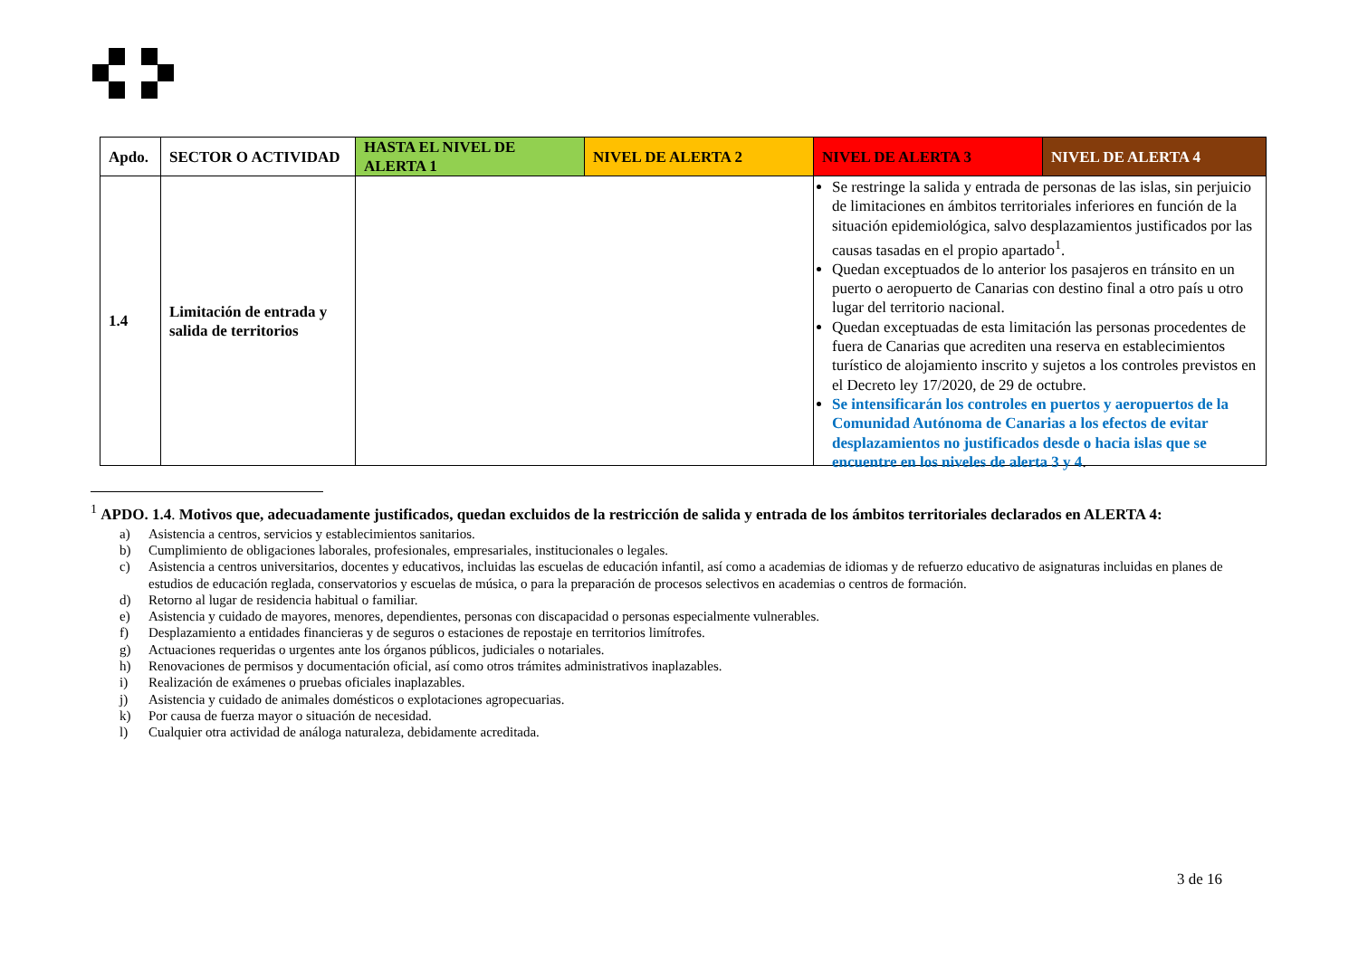| Apdo. | SECTOR O ACTIVIDAD | HASTA EL NIVEL DE ALERTA 1 | NIVEL DE ALERTA 2 | NIVEL DE ALERTA 3 | NIVEL DE ALERTA 4 |
| --- | --- | --- | --- | --- | --- |
| 1.4 | Limitación de entrada y salida de territorios | | | | |
Se restringe la salida y entrada de personas de las islas, sin perjuicio de limitaciones en ámbitos territoriales inferiores en función de la situación epidemiológica, salvo desplazamientos justificados por las causas tasadas en el propio apartado<sup>1</sup>.
Quedan exceptuados de lo anterior los pasajeros en tránsito en un puerto o aeropuerto de Canarias con destino final a otro país u otro lugar del territorio nacional.
Quedan exceptuadas de esta limitación las personas procedentes de fuera de Canarias que acrediten una reserva en establecimientos turístico de alojamiento inscrito y sujetos a los controles previstos en el Decreto ley 17/2020, de 29 de octubre.
Se intensificarán los controles en puertos y aeropuertos de la Comunidad Autónoma de Canarias a los efectos de evitar desplazamientos no justificados desde o hacia islas que se encuentre en los niveles de alerta 3 y 4.
<sup>1</sup> APDO. 1.4. Motivos que, adecuadamente justificados, quedan excluidos de la restricción de salida y entrada de los ámbitos territoriales declarados en ALERTA 4:
a) Asistencia a centros, servicios y establecimientos sanitarios.
b) Cumplimiento de obligaciones laborales, profesionales, empresariales, institucionales o legales.
c) Asistencia a centros universitarios, docentes y educativos, incluidas las escuelas de educación infantil, así como a academias de idiomas y de refuerzo educativo de asignaturas incluidas en planes de estudios de educación reglada, conservatorios y escuelas de música, o para la preparación de procesos selectivos en academias o centros de formación.
d) Retorno al lugar de residencia habitual o familiar.
e) Asistencia y cuidado de mayores, menores, dependientes, personas con discapacidad o personas especialmente vulnerables.
f) Desplazamiento a entidades financieras y de seguros o estaciones de repostaje en territorios limítrofes.
g) Actuaciones requeridas o urgentes ante los órganos públicos, judiciales o notariales.
h) Renovaciones de permisos y documentación oficial, así como otros trámites administrativos inaplazables.
i) Realización de exámenes o pruebas oficiales inaplazables.
j) Asistencia y cuidado de animales domésticos o explotaciones agropecuarias.
k) Por causa de fuerza mayor o situación de necesidad.
l) Cualquier otra actividad de análoga naturaleza, debidamente acreditada.
3 de 16